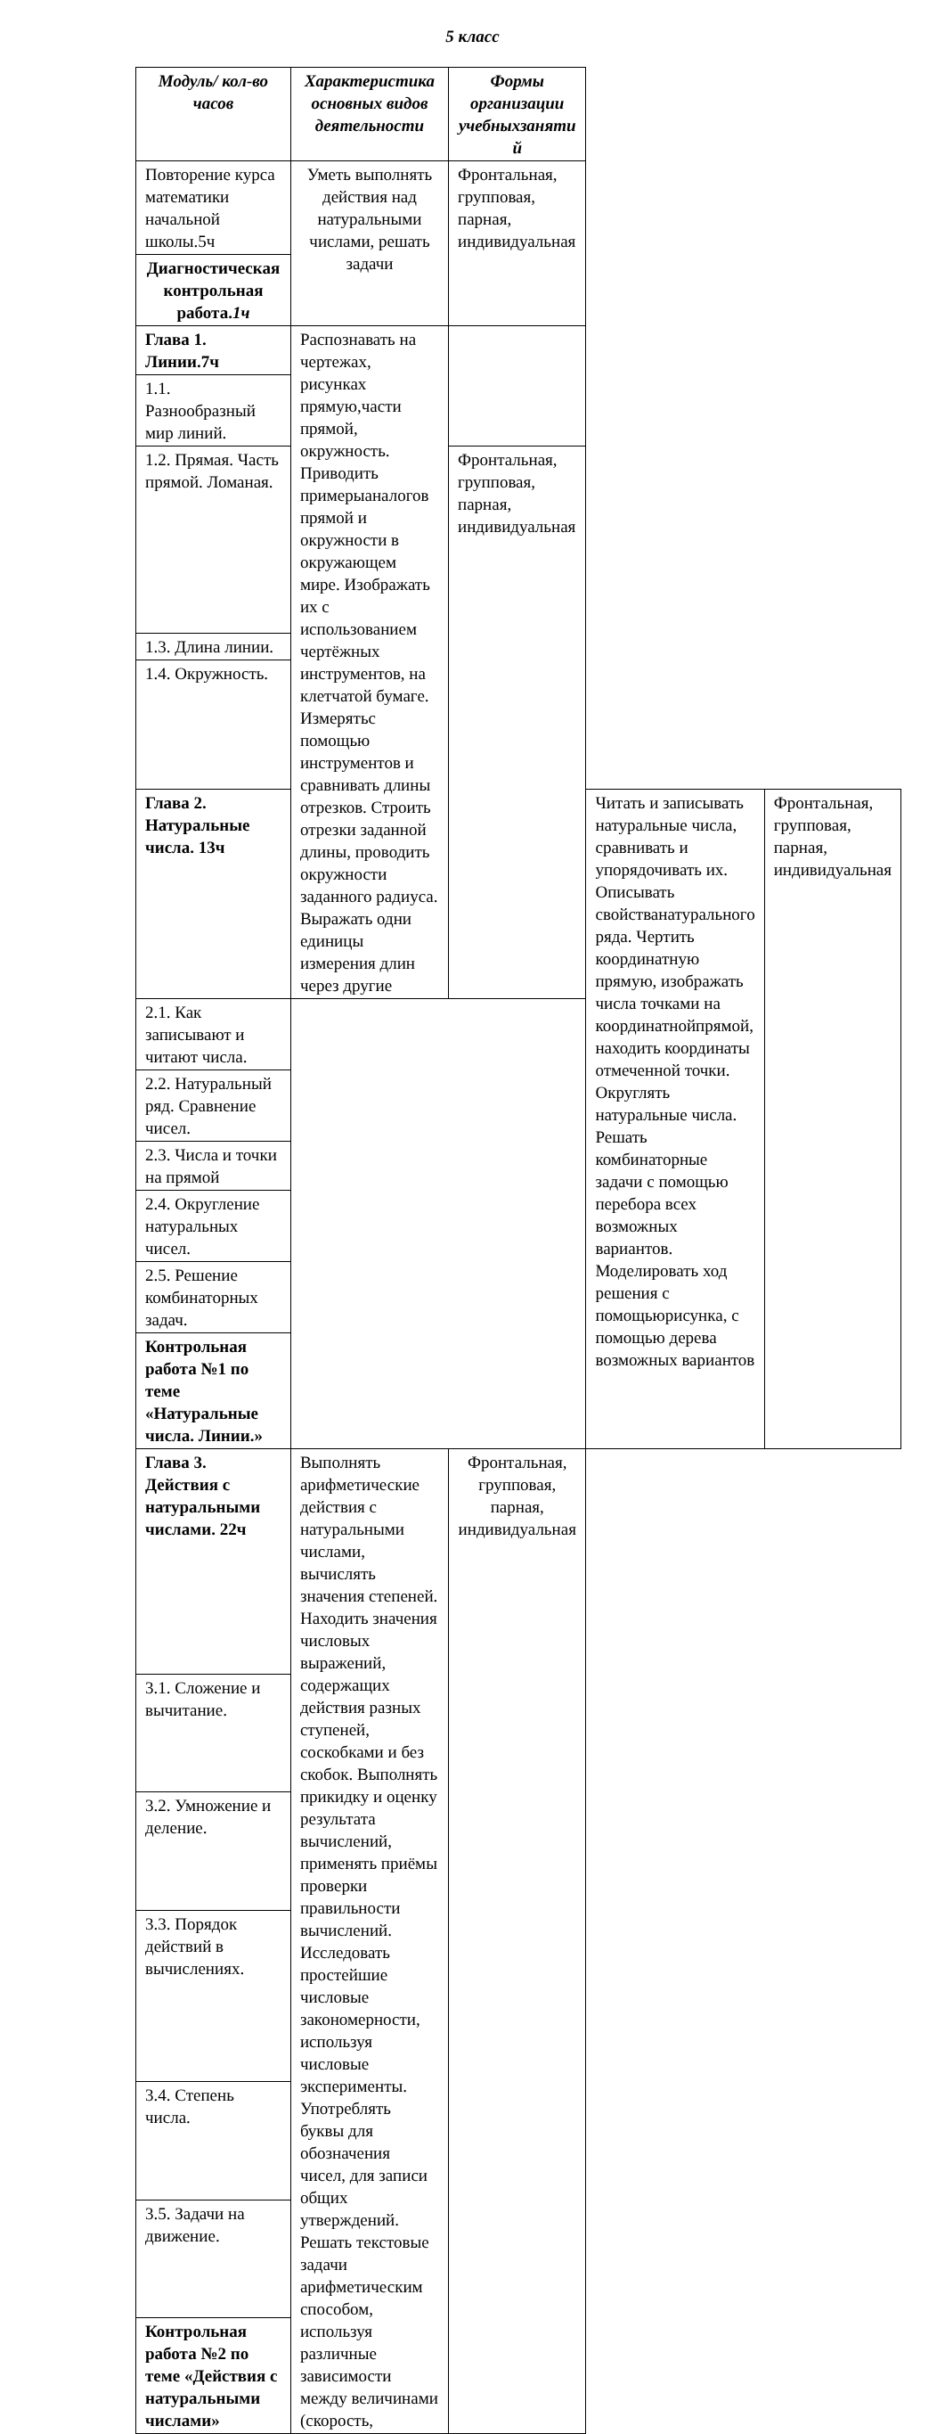5 класс
| Модуль/ кол-во часов | Характеристика основных видов деятельности | Формы организации учебныхзаняти й | | |
| --- | --- | --- | --- | --- |
| Повторение курса математики начальной школы.5ч | Уметь выполнять действия над натуральными числами, решать задачи | Фронтальная, групповая, парная, индивидуальная | | |
| Диагностическая контрольная работа. 1ч | | | | |
| Глава 1. Линии.7ч | Распознавать на чертежах, рисунках прямую,части прямой, окружность. Приводить примерыаналогов прямой и окружности в окружающем мире. Изображать их с использованием чертёжных инструментов, на клетчатой бумаге. Измерятьс помощью инструментов и сравнивать длины отрезков. Строить отрезки заданной длины, проводить окружности заданного радиуса. Выражать одни единицы измерения длин через другие | | | |
| 1.1. Разнообразный мир линий. | | | | |
| 1.2. Прямая. Часть прямой. Ломаная. | | Фронтальная, групповая, парная, индивидуальная | | |
| 1.3. Длина линии. | | | | |
| 1.4. Окружность. | | | | |
| Глава 2. Натуральные числа. 13ч | | | Читать и записывать натуральные числа, сравнивать и упорядочивать их. Описывать свойстванатурального ряда. Чертить координатную прямую, изображать числа точками на координатнойпрямой, находить координаты отмеченной точки. Округлять натуральные числа. Решать комбинаторные задачи с помощью перебора всех возможных вариантов. Моделировать ход решения с помощьюрисунка, с помощью дерева возможных вариантов | Фронтальная, групповая, парная, индивидуальная |
| 2.1. Как записывают и читают числа. | | | | |
| 2.2. Натуральный ряд. Сравнение чисел. | | | | |
| 2.3. Числа и точки на прямой | | | | |
| 2.4. Округление натуральных чисел. | | | | |
| 2.5. Решение комбинаторных задач. | | | | |
| Контрольная работа №1 по теме «Натуральные числа. Линии.» | | | | |
| Глава 3. Действия с натуральными числами. 22ч | Выполнять арифметические действия с натуральными числами, вычислять значения степеней. Находить значения числовых выражений, содержащих действия разных ступеней, соскобками и без скобок. Выполнять прикидку и оценку результата вычислений, применять приёмы проверки правильности вычислений. Исследовать простейшие числовые закономерности, используя числовые эксперименты. Употреблять буквы для обозначения чисел, для записи общих утверждений. Решать текстовые задачи арифметическим способом, используя различные зависимости между величинами (скорость, | Фронтальная, групповая, парная, индивидуальная | | |
| 3.1. Сложение и вычитание. | | | | |
| 3.2. Умножение и деление. | | | | |
| 3.3. Порядок действий в вычислениях. | | | | |
| 3.4. Степень числа. | | | | |
| 3.5. Задачи на движение. | | | | |
| Контрольная работа №2 по теме «Действия с натуральными числами» | | | | |